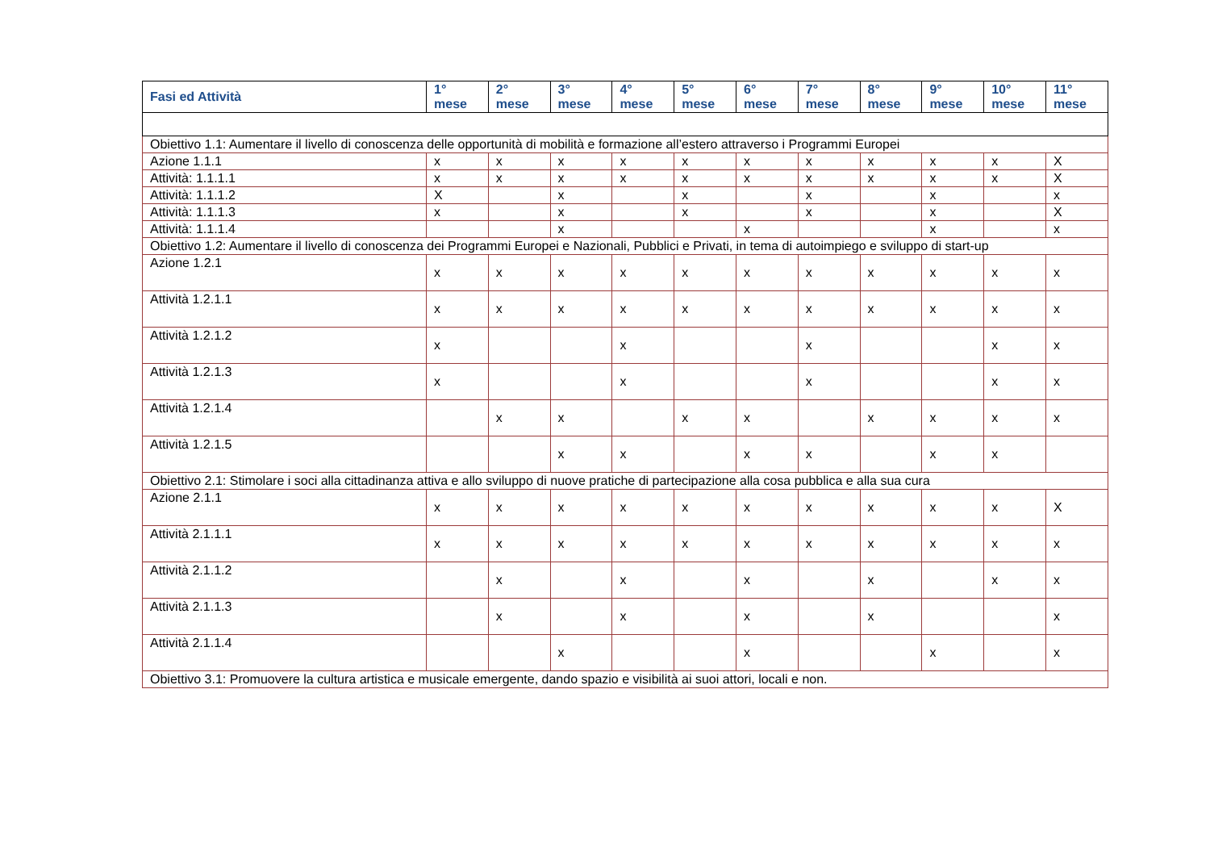| Fasi ed Attività | 1° mese | 2° mese | 3° mese | 4° mese | 5° mese | 6° mese | 7° mese | 8° mese | 9° mese | 10° mese | 11° mese |
| --- | --- | --- | --- | --- | --- | --- | --- | --- | --- | --- | --- |
| Obiettivo 1.1: Aumentare il livello di conoscenza delle opportunità di mobilità e formazione all’estero attraverso i Programmi Europei | | | | | | | | | | | |
| Azione 1.1.1 | x | x | x | x | x | x | x | x | x | x | X |
| Attività: 1.1.1.1 | x | x | x | x | x | x | x | x | x | x | X |
| Attività: 1.1.1.2 | X | | x | | x | | x | | x | | x |
| Attività: 1.1.1.3 | x | | x | | x | | x | | x | | X |
| Attività: 1.1.1.4 | | | x | | | x | | | x | | x |
| Obiettivo 1.2: Aumentare il livello di conoscenza dei Programmi Europei e Nazionali, Pubblici e Privati, in tema di autoimpiego e sviluppo di start-up | | | | | | | | | | | |
| Azione 1.2.1 | x | x | x | x | x | x | x | x | x | x | x |
| Attività 1.2.1.1 | x | x | x | x | x | x | x | x | x | x | x |
| Attività 1.2.1.2 | x | | | x | | | x | | | x | x |
| Attività 1.2.1.3 | x | | | x | | | x | | | x | x |
| Attività 1.2.1.4 | | x | x | | x | x | | x | x | x | x |
| Attività 1.2.1.5 | | | x | x | | x | x | | x | x | |
| Obiettivo 2.1: Stimolare i soci alla cittadinanza attiva e allo sviluppo di nuove pratiche di partecipazione alla cosa pubblica e alla sua cura | | | | | | | | | | | |
| Azione 2.1.1 | x | x | x | x | x | x | x | x | x | x | X |
| Attività 2.1.1.1 | x | x | x | x | x | x | x | x | x | x | x |
| Attività 2.1.1.2 | | x | | x | | x | | x | | x | x |
| Attività 2.1.1.3 | | x | | x | | x | | x | | | x |
| Attività 2.1.1.4 | | | x | | | x | | | x | | x |
| Obiettivo 3.1: Promuovere la cultura artistica e musicale emergente, dando spazio e visibilità ai suoi attori, locali e non. | | | | | | | | | | | |